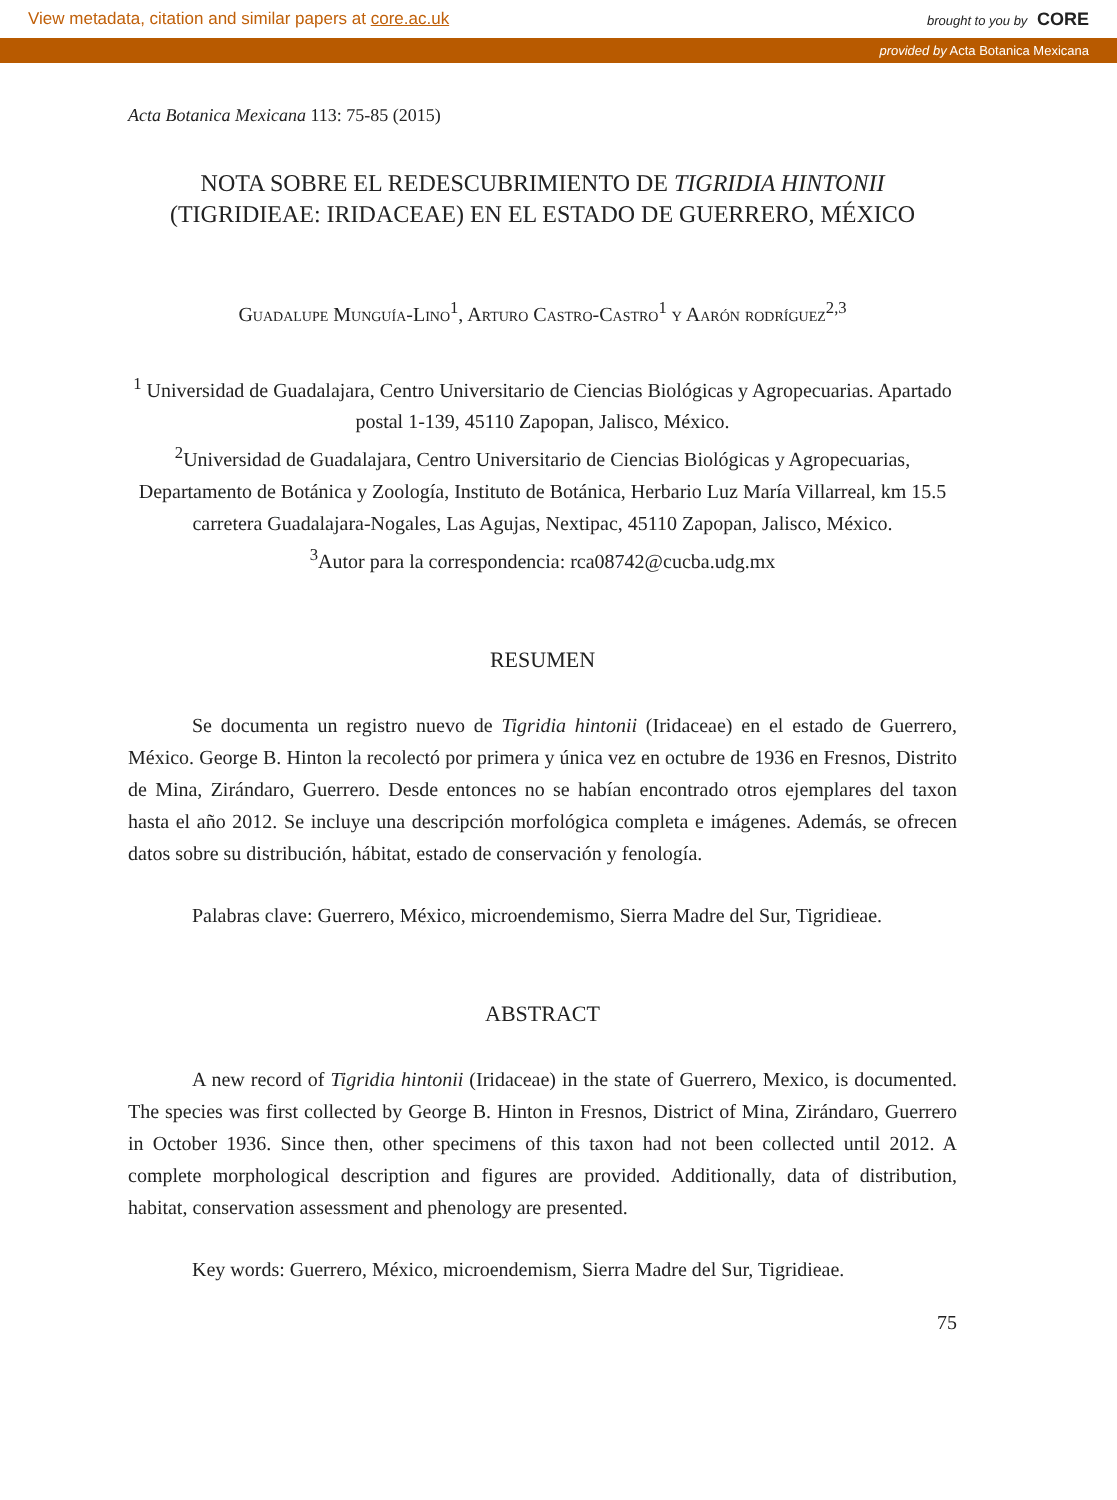View metadata, citation and similar papers at core.ac.uk brought to you by CORE
provided by Acta Botanica Mexicana
Acta Botanica Mexicana 113: 75-85 (2015)
NOTA SOBRE EL REDESCUBRIMIENTO DE TIGRIDIA HINTONII
(TIGRIDIEAE: IRIDACEAE) EN EL ESTADO DE GUERRERO, MÉXICO
Guadalupe Munguía-Lino<sup>1</sup>, Arturo Castro-Castro<sup>1</sup> y Aarón rodríguez<sup>2,3</sup>
<sup>1</sup> Universidad de Guadalajara, Centro Universitario de Ciencias Biológicas y Agropecuarias. Apartado postal 1-139, 45110 Zapopan, Jalisco, México.
<sup>2</sup> Universidad de Guadalajara, Centro Universitario de Ciencias Biológicas y Agropecuarias, Departamento de Botánica y Zoología, Instituto de Botánica, Herbario Luz María Villarreal, km 15.5 carretera Guadalajara-Nogales, Las Agujas, Nextipac, 45110 Zapopan, Jalisco, México.
<sup>3</sup> Autor para la correspondencia: rca08742@cucba.udg.mx
RESUMEN
Se documenta un registro nuevo de Tigridia hintonii (Iridaceae) en el estado de Guerrero, México. George B. Hinton la recolectó por primera y única vez en octubre de 1936 en Fresnos, Distrito de Mina, Zirándaro, Guerrero. Desde entonces no se habían encontrado otros ejemplares del taxon hasta el año 2012. Se incluye una descripción morfológica completa e imágenes. Además, se ofrecen datos sobre su distribución, hábitat, estado de conservación y fenología.
Palabras clave: Guerrero, México, microendemismo, Sierra Madre del Sur, Tigridieae.
ABSTRACT
A new record of Tigridia hintonii (Iridaceae) in the state of Guerrero, Mexico, is documented. The species was first collected by George B. Hinton in Fresnos, District of Mina, Zirándaro, Guerrero in October 1936. Since then, other specimens of this taxon had not been collected until 2012. A complete morphological description and figures are provided. Additionally, data of distribution, habitat, conservation assessment and phenology are presented.
Key words: Guerrero, México, microendemism, Sierra Madre del Sur, Tigridieae.
75